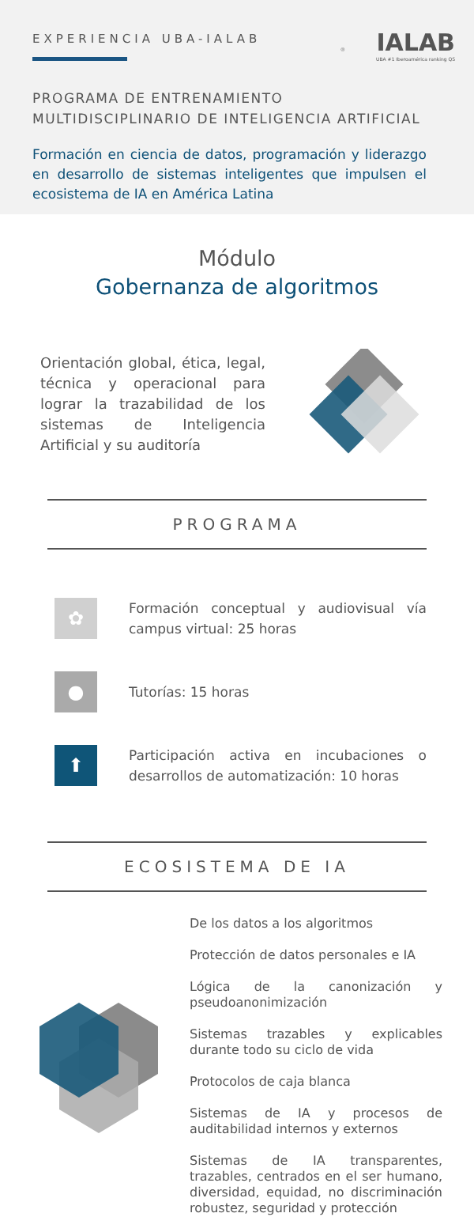◎ IALAB
UBA #1 Iberoamérica ranking QS
EXPERIENCIA UBA-IALAB
PROGRAMA DE ENTRENAMIENTO
MULTIDISCIPLINARIO DE INTELIGENCIA ARTIFICIAL
Formación en ciencia de datos, programación y liderazgo en desarrollo de sistemas inteligentes que impulsen el ecosistema de IA en América Latina
Módulo
Gobernanza de algoritmos
Orientación global, ética, legal, técnica y operacional para lograr la trazabilidad de los sistemas de Inteligencia Artificial y su auditoría
PROGRAMA
✿
Formación conceptual y audiovisual vía campus virtual: 25 horas
●
Tutorías: 15 horas
⬆
Participación activa en incubaciones o desarrollos de automatización: 10 horas
ECOSISTEMA DE IA
De los datos a los algoritmos
Protección de datos personales e IA
Lógica de la canonización y pseudoanonimización
Sistemas trazables y explicables durante todo su ciclo de vida
Protocolos de caja blanca
Sistemas de IA y procesos de auditabilidad internos y externos
Sistemas de IA transparentes, trazables, centrados en el ser humano, diversidad, equidad, no discriminación robustez, seguridad y protección